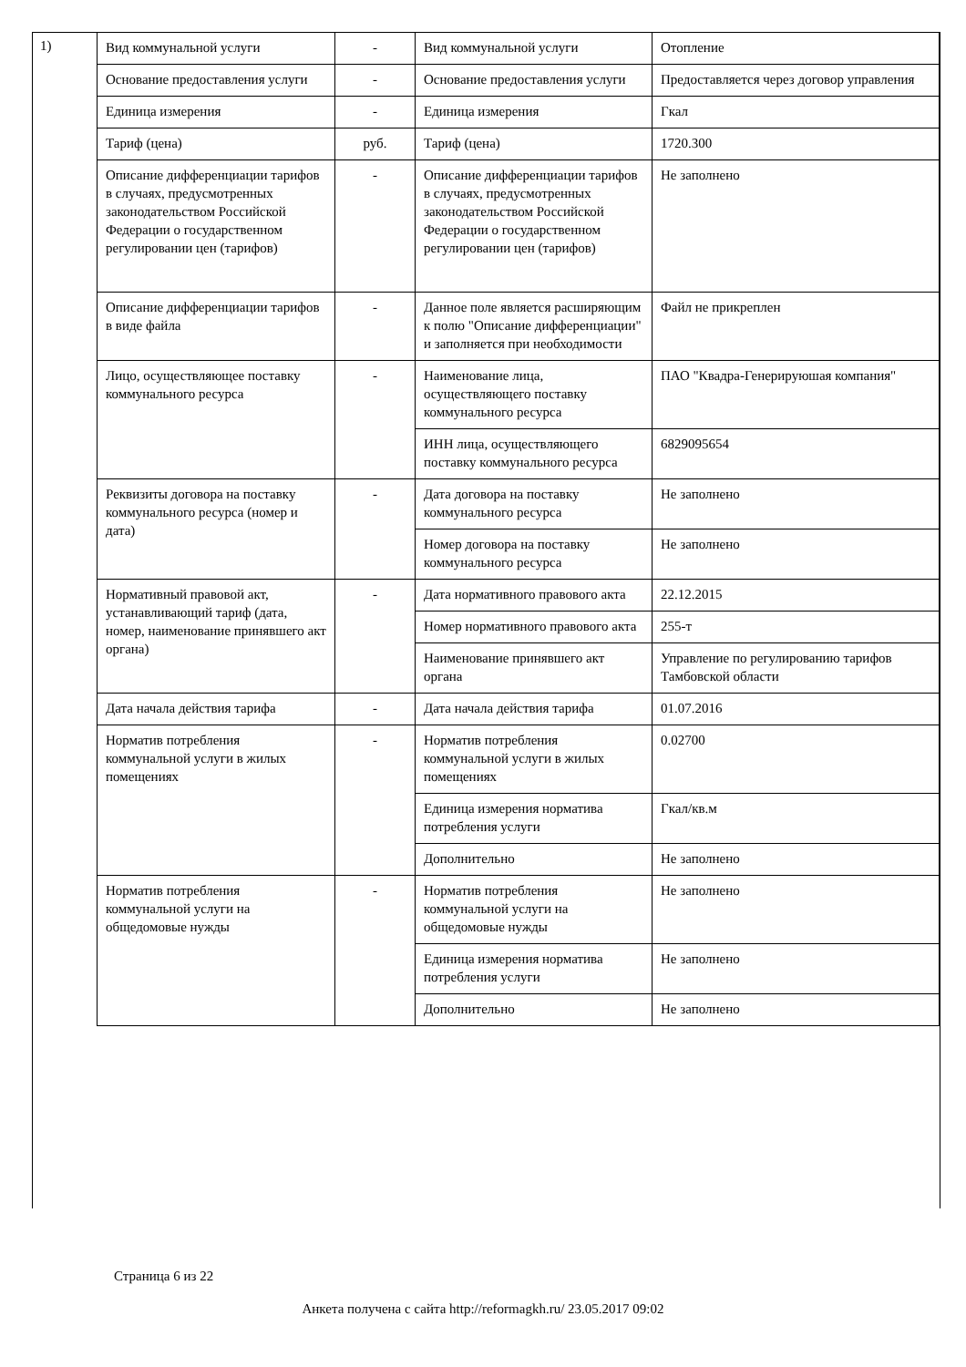1)
| Вид коммунальной услуги | - | Вид коммунальной услуги | Отопление |
| Основание предоставления услуги | - | Основание предоставления услуги | Предоставляется через договор управления |
| Единица измерения | - | Единица измерения | Гкал |
| Тариф (цена) | руб. | Тариф (цена) | 1720.300 |
| Описание дифференциации тарифов в случаях, предусмотренных законодательством Российской Федерации о государственном регулировании цен (тарифов) | - | Описание дифференциации тарифов в случаях, предусмотренных законодательством Российской Федерации о государственном регулировании цен (тарифов) | Не заполнено |
| Описание дифференциации тарифов в виде файла | - | Данное поле является расширяющим к полю "Описание дифференциации" и заполняется при необходимости | Файл не прикреплен |
| Лицо, осуществляющее поставку коммунального ресурса | - | Наименование лица, осуществляющего поставку коммунального ресурса | ПАО "Квадра-Генерируюшая компания" |
| | | ИНН лица, осуществляющего поставку коммунального ресурса | 6829095654 |
| Реквизиты договора на поставку коммунального ресурса (номер и дата) | - | Дата договора на поставку коммунального ресурса | Не заполнено |
| | | Номер договора на поставку коммунального ресурса | Не заполнено |
| Нормативный правовой акт, устанавливающий тариф (дата, номер, наименование принявшего акт органа) | - | Дата нормативного правового акта | 22.12.2015 |
| | | Номер нормативного правового акта | 255-т |
| | | Наименование принявшего акт органа | Управление по регулированию тарифов Тамбовской области |
| Дата начала действия тарифа | - | Дата начала действия тарифа | 01.07.2016 |
| Норматив потребления коммунальной услуги в жилых помещениях | - | Норматив потребления коммунальной услуги в жилых помещениях | 0.02700 |
| | | Единица измерения норматива потребления услуги | Гкал/кв.м |
| | | Дополнительно | Не заполнено |
| Норматив потребления коммунальной услуги на общедомовые нужды | - | Норматив потребления коммунальной услуги на общедомовые нужды | Не заполнено |
| | | Единица измерения норматива потребления услуги | Не заполнено |
| | | Дополнительно | Не заполнено |
Страница 6 из 22
Анкета получена с сайта http://reformagkh.ru/ 23.05.2017 09:02